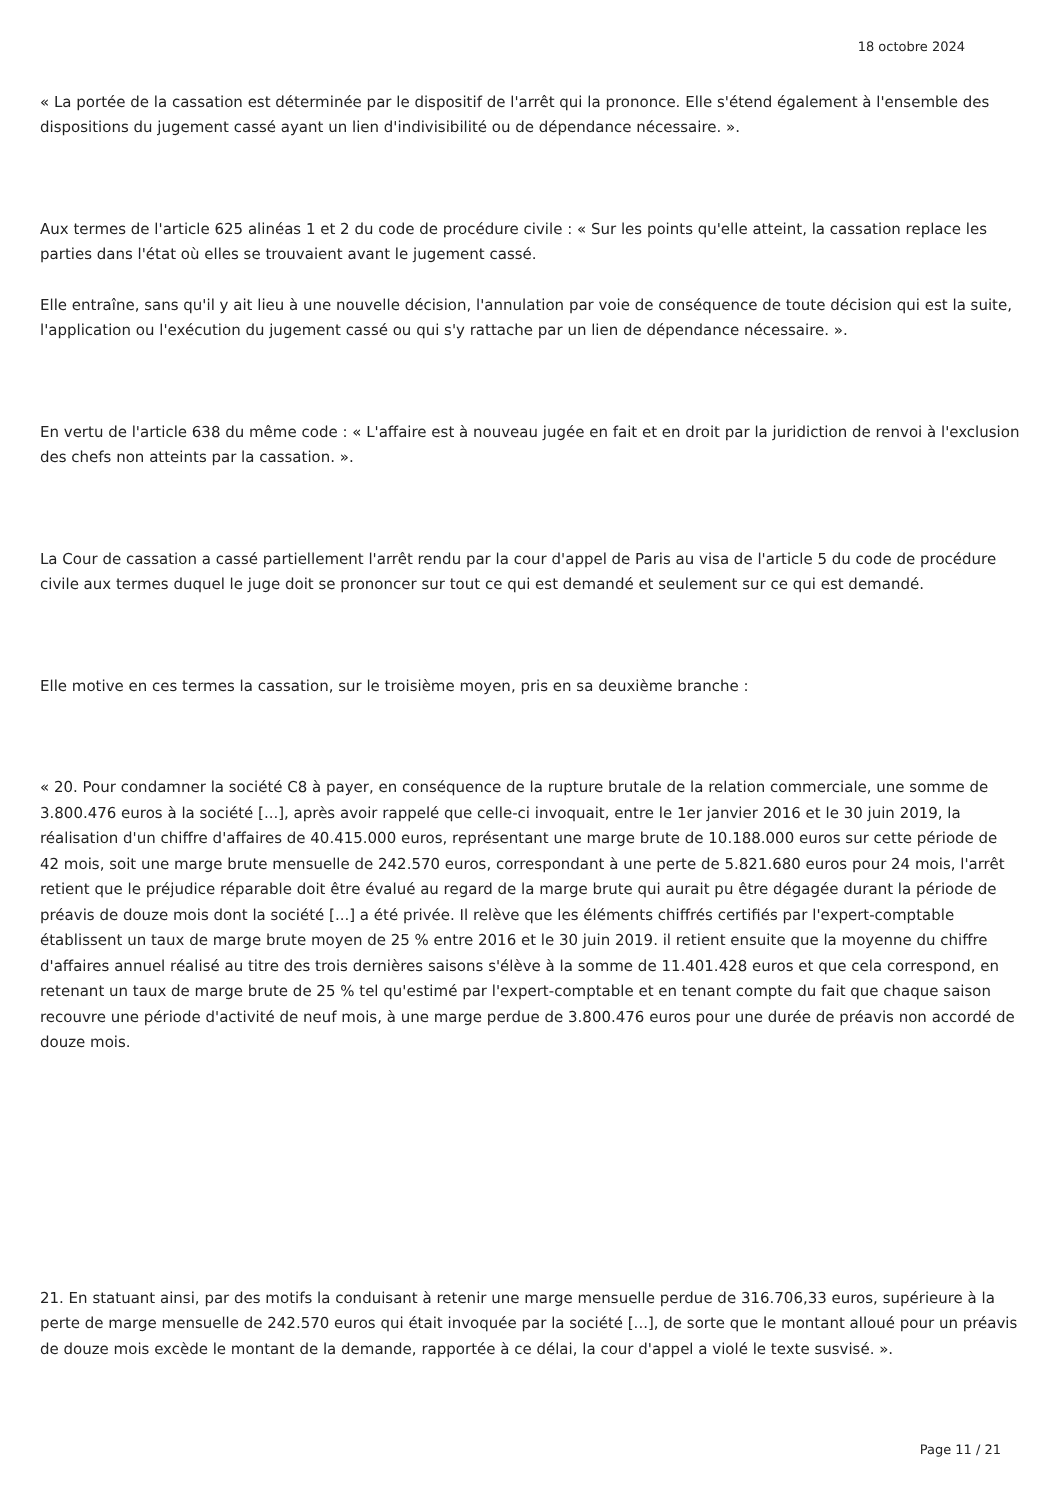18 octobre 2024
« La portée de la cassation est déterminée par le dispositif de l'arrêt qui la prononce. Elle s'étend également à l'ensemble des dispositions du jugement cassé ayant un lien d'indivisibilité ou de dépendance nécessaire. ».
Aux termes de l'article 625 alinéas 1 et 2 du code de procédure civile : « Sur les points qu'elle atteint, la cassation replace les parties dans l'état où elles se trouvaient avant le jugement cassé.
Elle entraîne, sans qu'il y ait lieu à une nouvelle décision, l'annulation par voie de conséquence de toute décision qui est la suite, l'application ou l'exécution du jugement cassé ou qui s'y rattache par un lien de dépendance nécessaire. ».
En vertu de l'article 638 du même code : « L'affaire est à nouveau jugée en fait et en droit par la juridiction de renvoi à l'exclusion des chefs non atteints par la cassation. ».
La Cour de cassation a cassé partiellement l'arrêt rendu par la cour d'appel de Paris au visa de l'article 5 du code de procédure civile aux termes duquel le juge doit se prononcer sur tout ce qui est demandé et seulement sur ce qui est demandé.
Elle motive en ces termes la cassation, sur le troisième moyen, pris en sa deuxième branche :
« 20. Pour condamner la société C8 à payer, en conséquence de la rupture brutale de la relation commerciale, une somme de 3.800.476 euros à la société [...], après avoir rappelé que celle-ci invoquait, entre le 1er janvier 2016 et le 30 juin 2019, la réalisation d'un chiffre d'affaires de 40.415.000 euros, représentant une marge brute de 10.188.000 euros sur cette période de 42 mois, soit une marge brute mensuelle de 242.570 euros, correspondant à une perte de 5.821.680 euros pour 24 mois, l'arrêt retient que le préjudice réparable doit être évalué au regard de la marge brute qui aurait pu être dégagée durant la période de préavis de douze mois dont la société [...] a été privée. Il relève que les éléments chiffrés certifiés par l'expert-comptable établissent un taux de marge brute moyen de 25 % entre 2016 et le 30 juin 2019. il retient ensuite que la moyenne du chiffre d'affaires annuel réalisé au titre des trois dernières saisons s'élève à la somme de 11.401.428 euros et que cela correspond, en retenant un taux de marge brute de 25 % tel qu'estimé par l'expert-comptable et en tenant compte du fait que chaque saison recouvre une période d'activité de neuf mois, à une marge perdue de 3.800.476 euros pour une durée de préavis non accordé de douze mois.
21. En statuant ainsi, par des motifs la conduisant à retenir une marge mensuelle perdue de 316.706,33 euros, supérieure à la perte de marge mensuelle de 242.570 euros qui était invoquée par la société [...], de sorte que le montant alloué pour un préavis de douze mois excède le montant de la demande, rapportée à ce délai, la cour d'appel a violé le texte susvisé. ».
Page 11 / 21